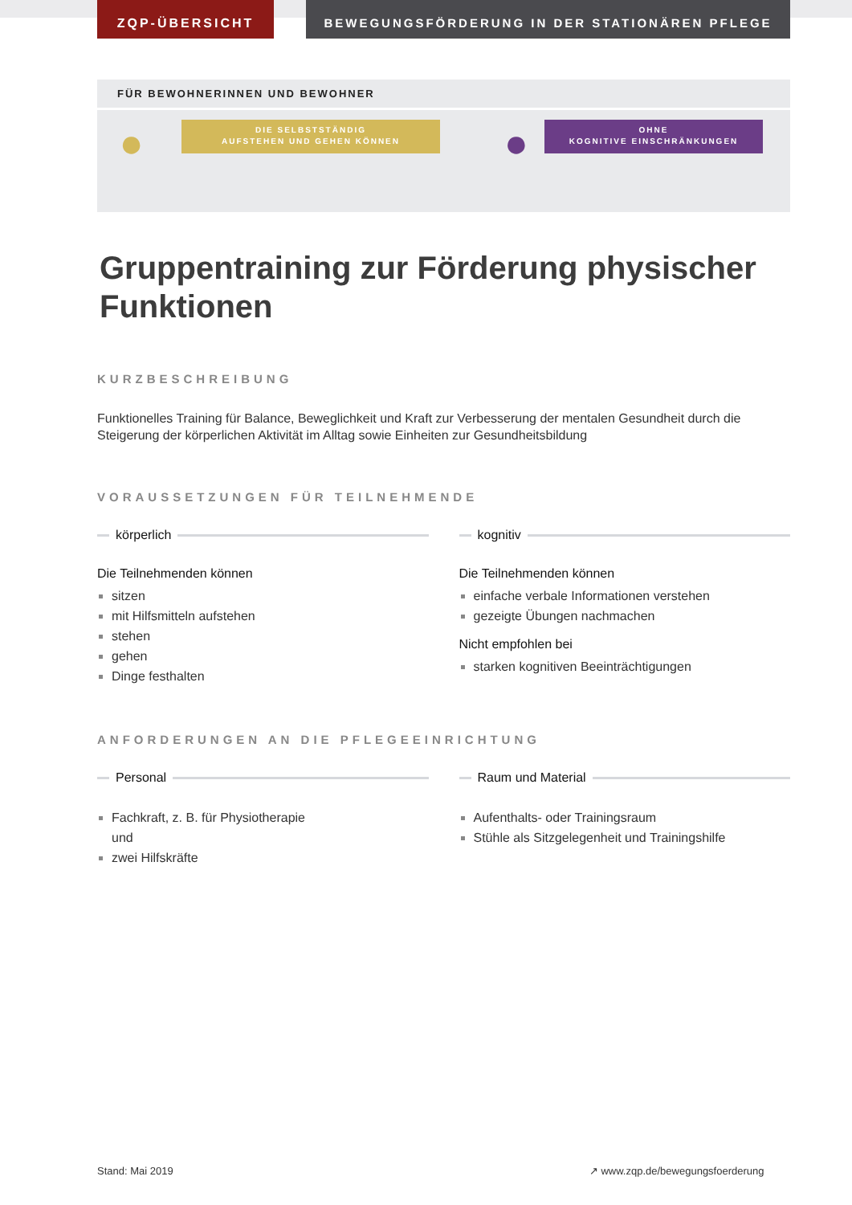ZQP-ÜBERSICHT BEWEGUNGSFÖRDERUNG IN DER STATIONÄREN PFLEGE
FÜR BEWOHNERINNEN UND BEWOHNER
●
DIE SELBSTSTÄNDIG
AUFSTEHEN UND GEHEN KÖNNEN
●
OHNE
KOGNITIVE EINSCHRÄNKUNGEN
Gruppentraining zur Förderung physischer Funktionen
KURZBESCHREIBUNG
Funktionelles Training für Balance, Beweglichkeit und Kraft zur Verbesserung der mentalen Gesundheit durch die Steigerung der körperlichen Aktivität im Alltag sowie Einheiten zur Gesundheitsbildung
VORAUSSETZUNGEN FÜR TEILNEHMENDE
körperlich
Die Teilnehmenden können
sitzen
mit Hilfsmitteln aufstehen
stehen
gehen
Dinge festhalten
kognitiv
Die Teilnehmenden können
einfache verbale Informationen verstehen
gezeigte Übungen nachmachen
Nicht empfohlen bei
starken kognitiven Beeinträchtigungen
ANFORDERUNGEN AN DIE PFLEGEEINRICHTUNG
Personal
Fachkraft, z. B. für Physiotherapie
und
zwei Hilfskräfte
Raum und Material
Aufenthalts- oder Trainingsraum
Stühle als Sitzgelegenheit und Trainingshilfe
Stand: Mai 2019 ↗ www.zqp.de/bewegungsfoerderung